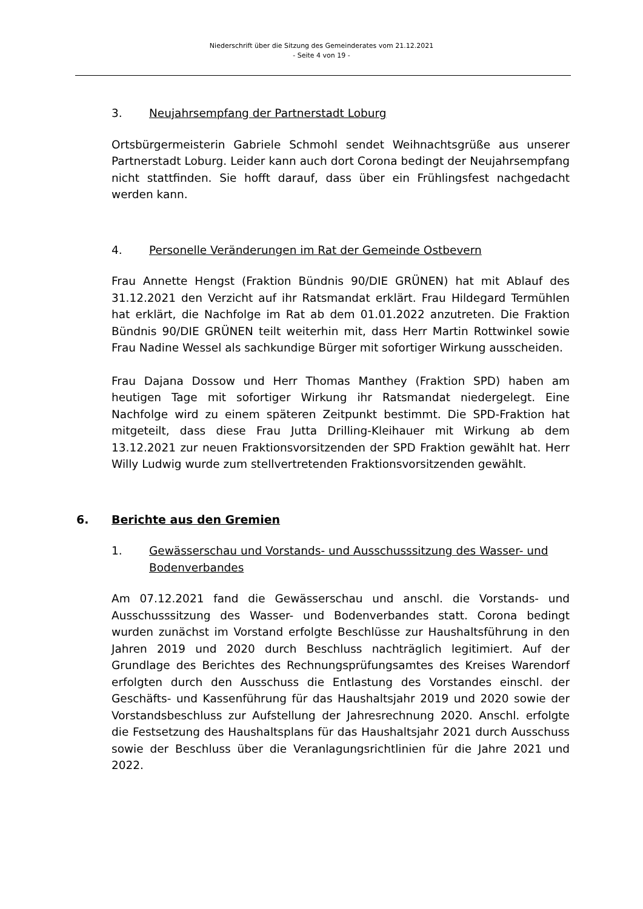Niederschrift über die Sitzung des Gemeinderates vom 21.12.2021
- Seite 4 von 19 -
3. Neujahrsempfang der Partnerstadt Loburg
Ortsbürgermeisterin Gabriele Schmohl sendet Weihnachtsgrüße aus unserer Partnerstadt Loburg. Leider kann auch dort Corona bedingt der Neujahrsempfang nicht stattfinden. Sie hofft darauf, dass über ein Frühlingsfest nachgedacht werden kann.
4. Personelle Veränderungen im Rat der Gemeinde Ostbevern
Frau Annette Hengst (Fraktion Bündnis 90/DIE GRÜNEN) hat mit Ablauf des 31.12.2021 den Verzicht auf ihr Ratsmandat erklärt. Frau Hildegard Termühlen hat erklärt, die Nachfolge im Rat ab dem 01.01.2022 anzutreten. Die Fraktion Bündnis 90/DIE GRÜNEN teilt weiterhin mit, dass Herr Martin Rottwinkel sowie Frau Nadine Wessel als sachkundige Bürger mit sofortiger Wirkung ausscheiden.
Frau Dajana Dossow und Herr Thomas Manthey (Fraktion SPD) haben am heutigen Tage mit sofortiger Wirkung ihr Ratsmandat niedergelegt. Eine Nachfolge wird zu einem späteren Zeitpunkt bestimmt. Die SPD-Fraktion hat mitgeteilt, dass diese Frau Jutta Drilling-Kleihauer mit Wirkung ab dem 13.12.2021 zur neuen Fraktionsvorsitzenden der SPD Fraktion gewählt hat. Herr Willy Ludwig wurde zum stellvertretenden Fraktionsvorsitzenden gewählt.
6. Berichte aus den Gremien
1. Gewässerschau und Vorstands- und Ausschusssitzung des Wasser- und Bodenverbandes
Am 07.12.2021 fand die Gewässerschau und anschl. die Vorstands- und Ausschusssitzung des Wasser- und Bodenverbandes statt. Corona bedingt wurden zunächst im Vorstand erfolgte Beschlüsse zur Haushaltsführung in den Jahren 2019 und 2020 durch Beschluss nachträglich legitimiert. Auf der Grundlage des Berichtes des Rechnungsprüfungsamtes des Kreises Warendorf erfolgten durch den Ausschuss die Entlastung des Vorstandes einschl. der Geschäfts- und Kassenführung für das Haushaltsjahr 2019 und 2020 sowie der Vorstandsbeschluss zur Aufstellung der Jahresrechnung 2020. Anschl. erfolgte die Festsetzung des Haushaltsplans für das Haushaltsjahr 2021 durch Ausschuss sowie der Beschluss über die Veranlagungsrichtlinien für die Jahre 2021 und 2022.